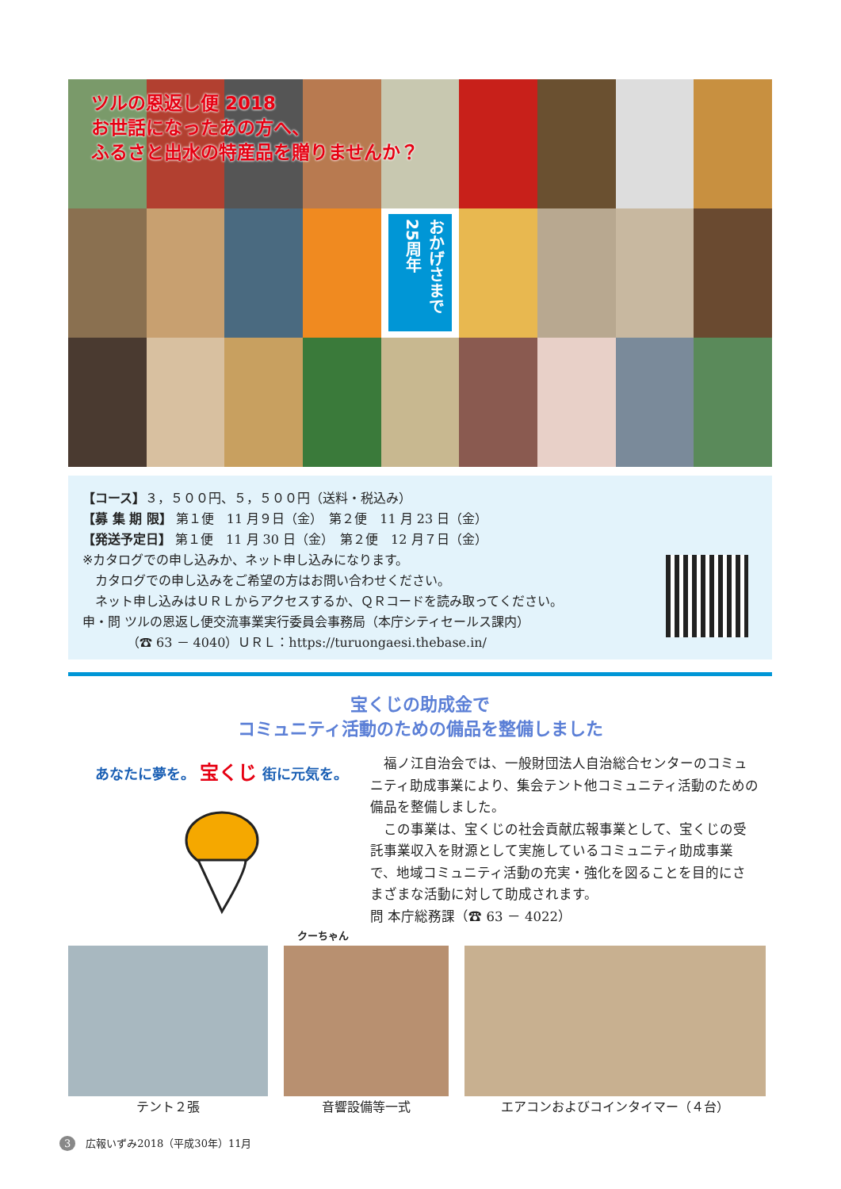ツルの恩返し便 2018
お世話になったあの方へ、
ふるさと出水の特産品を贈りませんか？
おかげさまで 25周年
【コース】３，５００円、５，５００円（送料・税込み）
【募 集 期 限】 第１便　11 月９日（金）　第２便　11 月 23 日（金）
【発送予定日】 第１便　11 月 30 日（金）　第２便　12 月７日（金）
※カタログでの申し込みか、ネット申し込みになります。
　カタログでの申し込みをご希望の方はお問い合わせください。
　ネット申し込みはＵＲＬからアクセスするか、ＱＲコードを読み取ってください。
申・問 ツルの恩返し便交流事業実行委員会事務局（本庁シティセールス課内）
　　　　（☎ 63 － 4040）ＵＲＬ：https://turuongaesi.thebase.in/
宝くじの助成金で
コミュニティ活動のための備品を整備しました
あなたに夢を。 宝くじ 街に元気を。
クーちゃん
　福ノ江自治会では、一般財団法人自治総合センターのコミュニティ助成事業により、集会テント他コミュニティ活動のための備品を整備しました。
　この事業は、宝くじの社会貢献広報事業として、宝くじの受託事業収入を財源として実施しているコミュニティ助成事業で、地域コミュニティ活動の充実・強化を図ることを目的にさまざまな活動に対して助成されます。
問 本庁総務課（☎ 63 － 4022）
テント２張 音響設備等一式 エアコンおよびコインタイマー（４台）
3　広報いずみ2018（平成30年）11月